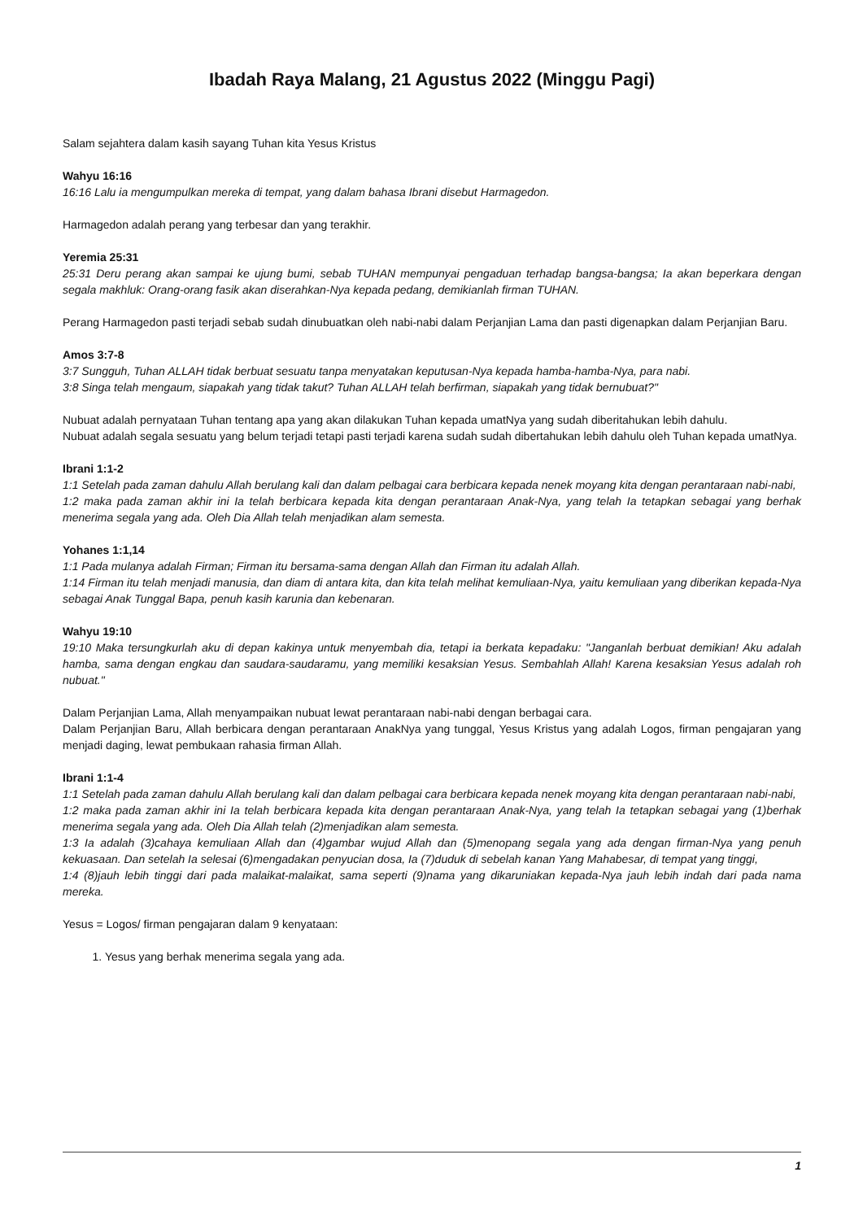Ibadah Raya Malang, 21 Agustus 2022 (Minggu Pagi)
Salam sejahtera dalam kasih sayang Tuhan kita Yesus Kristus
Wahyu 16:16
16:16 Lalu ia mengumpulkan mereka di tempat, yang dalam bahasa Ibrani disebut Harmagedon.
Harmagedon adalah perang yang terbesar dan yang terakhir.
Yeremia 25:31
25:31 Deru perang akan sampai ke ujung bumi, sebab TUHAN mempunyai pengaduan terhadap bangsa-bangsa; Ia akan beperkara dengan segala makhluk: Orang-orang fasik akan diserahkan-Nya kepada pedang, demikianlah firman TUHAN.
Perang Harmagedon pasti terjadi sebab sudah dinubuatkan oleh nabi-nabi dalam Perjanjian Lama dan pasti digenapkan dalam Perjanjian Baru.
Amos 3:7-8
3:7 Sungguh, Tuhan ALLAH tidak berbuat sesuatu tanpa menyatakan keputusan-Nya kepada hamba-hamba-Nya, para nabi.
3:8 Singa telah mengaum, siapakah yang tidak takut? Tuhan ALLAH telah berfirman, siapakah yang tidak bernubuat?"
Nubuat adalah pernyataan Tuhan tentang apa yang akan dilakukan Tuhan kepada umatNya yang sudah diberitahukan lebih dahulu.
Nubuat adalah segala sesuatu yang belum terjadi tetapi pasti terjadi karena sudah sudah dibertahukan lebih dahulu oleh Tuhan kepada umatNya.
Ibrani 1:1-2
1:1 Setelah pada zaman dahulu Allah berulang kali dan dalam pelbagai cara berbicara kepada nenek moyang kita dengan perantaraan nabi-nabi,
1:2 maka pada zaman akhir ini Ia telah berbicara kepada kita dengan perantaraan Anak-Nya, yang telah Ia tetapkan sebagai yang berhak menerima segala yang ada. Oleh Dia Allah telah menjadikan alam semesta.
Yohanes 1:1,14
1:1 Pada mulanya adalah Firman; Firman itu bersama-sama dengan Allah dan Firman itu adalah Allah.
1:14 Firman itu telah menjadi manusia, dan diam di antara kita, dan kita telah melihat kemuliaan-Nya, yaitu kemuliaan yang diberikan kepada-Nya sebagai Anak Tunggal Bapa, penuh kasih karunia dan kebenaran.
Wahyu 19:10
19:10 Maka tersungkurlah aku di depan kakinya untuk menyembah dia, tetapi ia berkata kepadaku: "Janganlah berbuat demikian! Aku adalah hamba, sama dengan engkau dan saudara-saudaramu, yang memiliki kesaksian Yesus. Sembahlah Allah! Karena kesaksian Yesus adalah roh nubuat."
Dalam Perjanjian Lama, Allah menyampaikan nubuat lewat perantaraan nabi-nabi dengan berbagai cara.
Dalam Perjanjian Baru, Allah berbicara dengan perantaraan AnakNya yang tunggal, Yesus Kristus yang adalah Logos, firman pengajaran yang menjadi daging, lewat pembukaan rahasia firman Allah.
Ibrani 1:1-4
1:1 Setelah pada zaman dahulu Allah berulang kali dan dalam pelbagai cara berbicara kepada nenek moyang kita dengan perantaraan nabi-nabi,
1:2 maka pada zaman akhir ini Ia telah berbicara kepada kita dengan perantaraan Anak-Nya, yang telah Ia tetapkan sebagai yang (1)berhak menerima segala yang ada. Oleh Dia Allah telah (2)menjadikan alam semesta.
1:3 Ia adalah (3)cahaya kemuliaan Allah dan (4)gambar wujud Allah dan (5)menopang segala yang ada dengan firman-Nya yang penuh kekuasaan. Dan setelah Ia selesai (6)mengadakan penyucian dosa, Ia (7)duduk di sebelah kanan Yang Mahabesar, di tempat yang tinggi,
1:4 (8)jauh lebih tinggi dari pada malaikat-malaikat, sama seperti (9)nama yang dikaruniakan kepada-Nya jauh lebih indah dari pada nama mereka.
Yesus = Logos/ firman pengajaran dalam 9 kenyataan:
1. Yesus yang berhak menerima segala yang ada.
1